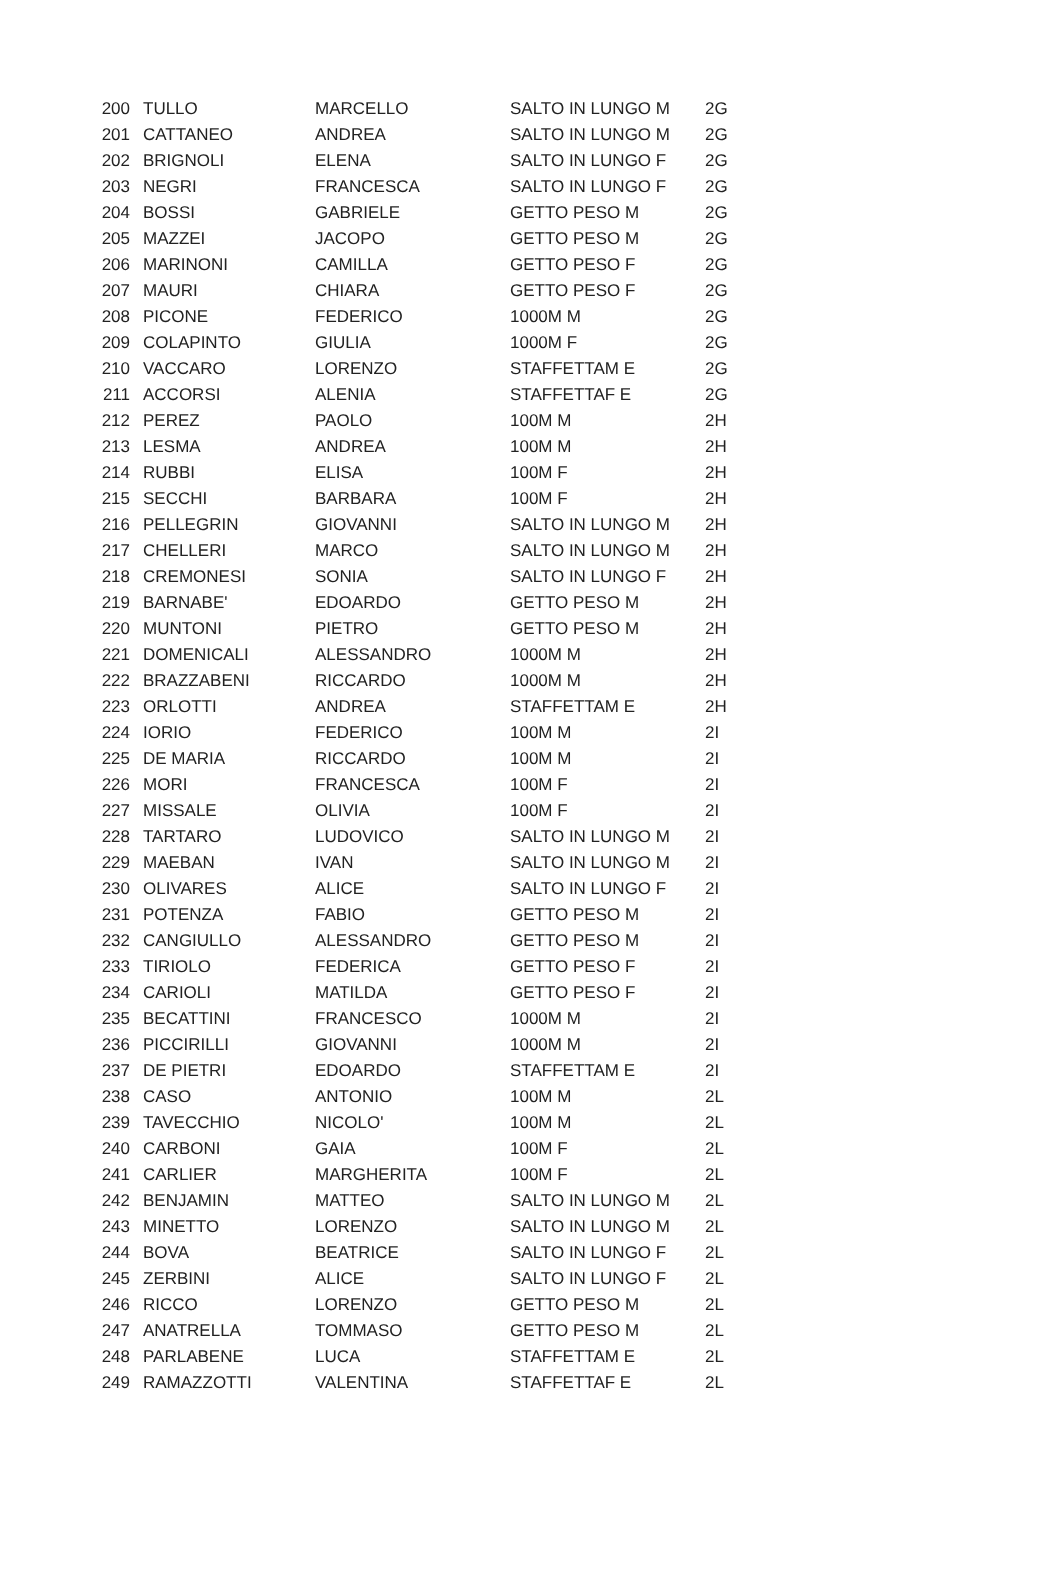| 200 | TULLO | MARCELLO | SALTO IN LUNGO M | 2G |
| 201 | CATTANEO | ANDREA | SALTO IN LUNGO M | 2G |
| 202 | BRIGNOLI | ELENA | SALTO IN LUNGO F | 2G |
| 203 | NEGRI | FRANCESCA | SALTO IN LUNGO F | 2G |
| 204 | BOSSI | GABRIELE | GETTO PESO M | 2G |
| 205 | MAZZEI | JACOPO | GETTO PESO M | 2G |
| 206 | MARINONI | CAMILLA | GETTO PESO F | 2G |
| 207 | MAURI | CHIARA | GETTO PESO F | 2G |
| 208 | PICONE | FEDERICO | 1000M M | 2G |
| 209 | COLAPINTO | GIULIA | 1000M F | 2G |
| 210 | VACCARO | LORENZO | STAFFETTAM E | 2G |
| 211 | ACCORSI | ALENIA | STAFFETTAF E | 2G |
| 212 | PEREZ | PAOLO | 100M M | 2H |
| 213 | LESMA | ANDREA | 100M M | 2H |
| 214 | RUBBI | ELISA | 100M F | 2H |
| 215 | SECCHI | BARBARA | 100M F | 2H |
| 216 | PELLEGRIN | GIOVANNI | SALTO IN LUNGO M | 2H |
| 217 | CHELLERI | MARCO | SALTO IN LUNGO M | 2H |
| 218 | CREMONESI | SONIA | SALTO IN LUNGO F | 2H |
| 219 | BARNABE' | EDOARDO | GETTO PESO M | 2H |
| 220 | MUNTONI | PIETRO | GETTO PESO M | 2H |
| 221 | DOMENICALI | ALESSANDRO | 1000M M | 2H |
| 222 | BRAZZABENI | RICCARDO | 1000M M | 2H |
| 223 | ORLOTTI | ANDREA | STAFFETTAM E | 2H |
| 224 | IORIO | FEDERICO | 100M M | 2I |
| 225 | DE MARIA | RICCARDO | 100M M | 2I |
| 226 | MORI | FRANCESCA | 100M F | 2I |
| 227 | MISSALE | OLIVIA | 100M F | 2I |
| 228 | TARTARO | LUDOVICO | SALTO IN LUNGO M | 2I |
| 229 | MAEBAN | IVAN | SALTO IN LUNGO M | 2I |
| 230 | OLIVARES | ALICE | SALTO IN LUNGO F | 2I |
| 231 | POTENZA | FABIO | GETTO PESO M | 2I |
| 232 | CANGIULLO | ALESSANDRO | GETTO PESO M | 2I |
| 233 | TIRIOLO | FEDERICA | GETTO PESO F | 2I |
| 234 | CARIOLI | MATILDA | GETTO PESO F | 2I |
| 235 | BECATTINI | FRANCESCO | 1000M M | 2I |
| 236 | PICCIRILLI | GIOVANNI | 1000M M | 2I |
| 237 | DE PIETRI | EDOARDO | STAFFETTAM E | 2I |
| 238 | CASO | ANTONIO | 100M M | 2L |
| 239 | TAVECCHIO | NICOLO' | 100M M | 2L |
| 240 | CARBONI | GAIA | 100M F | 2L |
| 241 | CARLIER | MARGHERITA | 100M F | 2L |
| 242 | BENJAMIN | MATTEO | SALTO IN LUNGO M | 2L |
| 243 | MINETTO | LORENZO | SALTO IN LUNGO M | 2L |
| 244 | BOVA | BEATRICE | SALTO IN LUNGO F | 2L |
| 245 | ZERBINI | ALICE | SALTO IN LUNGO F | 2L |
| 246 | RICCO | LORENZO | GETTO PESO M | 2L |
| 247 | ANATRELLA | TOMMASO | GETTO PESO M | 2L |
| 248 | PARLABENE | LUCA | STAFFETTAM E | 2L |
| 249 | RAMAZZOTTI | VALENTINA | STAFFETTAF E | 2L |